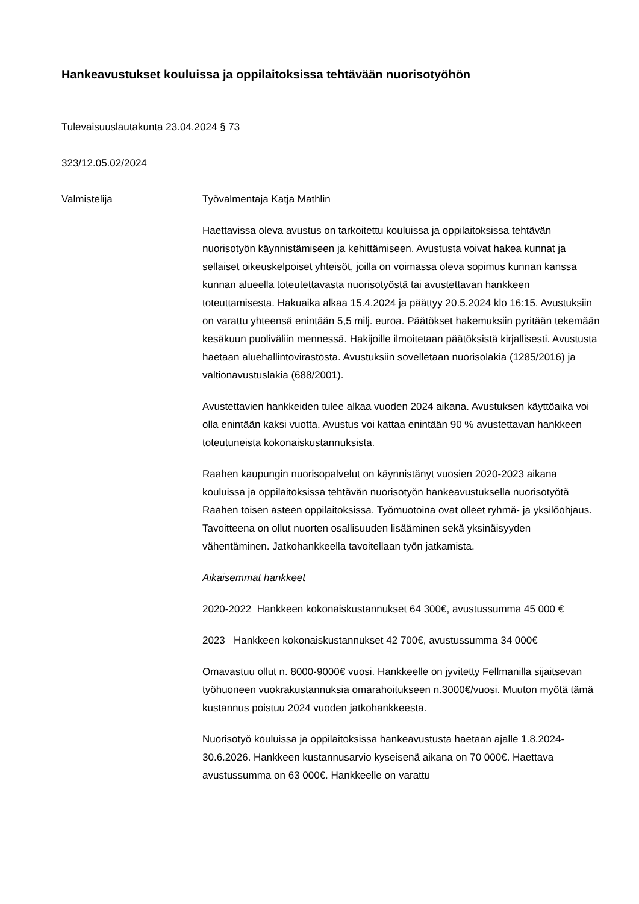Hankeavustukset kouluissa ja oppilaitoksissa tehtävään nuorisotyöhön
Tulevaisuuslautakunta 23.04.2024 § 73
323/12.05.02/2024
Valmistelija Työvalmentaja Katja Mathlin
Haettavissa oleva avustus on tarkoitettu kouluissa ja oppilaitoksissa tehtävän nuorisotyön käynnistämiseen ja kehittämiseen. Avustusta voivat hakea kunnat ja sellaiset oikeuskelpoiset yhteisöt, joilla on voimassa oleva sopimus kunnan kanssa kunnan alueella toteutettavasta nuorisotyöstä tai avustettavan hankkeen toteuttamisesta. Hakuaika alkaa 15.4.2024 ja päättyy 20.5.2024 klo 16:15. Avustuksiin on varattu yhteensä enintään 5,5 milj. euroa. Päätökset hakemuksiin pyritään tekemään kesäkuun puoliväliin mennessä. Hakijoille ilmoitetaan päätöksistä kirjallisesti. Avustusta haetaan aluehallintovirastosta. Avustuksiin sovelletaan nuorisolakia (1285/2016) ja valtionavustuslakia (688/2001).
Avustettavien hankkeiden tulee alkaa vuoden 2024 aikana. Avustuksen käyttöaika voi olla enintään kaksi vuotta. Avustus voi kattaa enintään 90 % avustettavan hankkeen toteutuneista kokonaiskustannuksista.
Raahen kaupungin nuorisopalvelut on käynnistänyt vuosien 2020-2023 aikana kouluissa ja oppilaitoksissa tehtävän nuorisotyön hankeavustuksella nuorisotyötä Raahen toisen asteen oppilaitoksissa. Työmuotoina ovat olleet ryhmä- ja yksilöohjaus. Tavoitteena on ollut nuorten osallisuuden lisääminen sekä yksinäisyyden vähentäminen. Jatkohankkeella tavoitellaan työn jatkamista.
Aikaisemmat hankkeet
2020-2022 Hankkeen kokonaiskustannukset 64 300€, avustussumma 45 000 €
2023 Hankkeen kokonaiskustannukset 42 700€, avustussumma 34 000€
Omavastuu ollut n. 8000-9000€ vuosi. Hankkeelle on jyvitetty Fellmanilla sijaitsevan työhuoneen vuokrakustannuksia omarahoitukseen n.3000€/vuosi. Muuton myötä tämä kustannus poistuu 2024 vuoden jatkohankkeesta.
Nuorisotyö kouluissa ja oppilaitoksissa hankeavustusta haetaan ajalle 1.8.2024-30.6.2026. Hankkeen kustannusarvio kyseisenä aikana on 70 000€. Haettava avustussumma on 63 000€. Hankkeelle on varattu